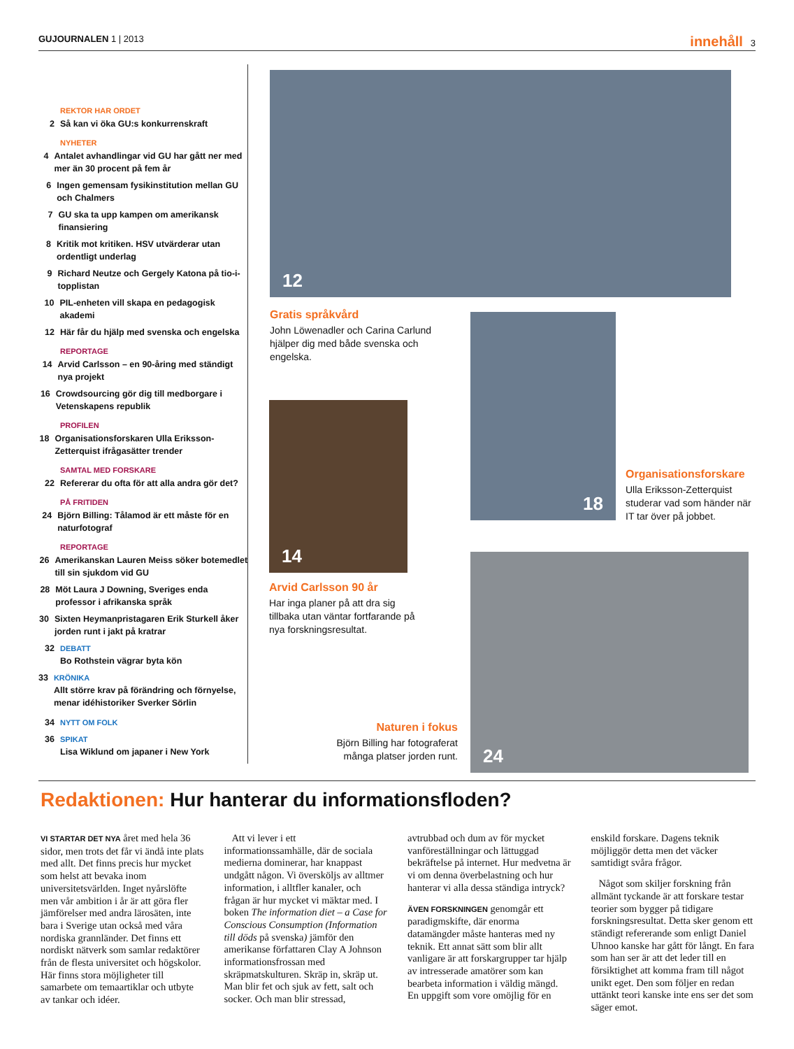GUJOURNALEN 1 | 2013
innehåll 3
REKTOR HAR ORDET
2 Så kan vi öka GU:s konkurrenskraft
NYHETER
4 Antalet avhandlingar vid GU har gått ner med mer än 30 procent på fem år
6 Ingen gemensam fysikinstitution mellan GU och Chalmers
7 GU ska ta upp kampen om amerikansk finansiering
8 Kritik mot kritiken. HSV utvärderar utan ordentligt underlag
9 Richard Neutze och Gergely Katona på tio-i-topplistan
10 PIL-enheten vill skapa en pedagogisk akademi
12 Här får du hjälp med svenska och engelska
REPORTAGE
14 Arvid Carlsson – en 90-åring med ständigt nya projekt
16 Crowdsourcing gör dig till medborgare i Vetenskapens republik
PROFILEN
18 Organisationsforskaren Ulla Eriksson-Zetterquist ifrågasätter trender
SAMTAL MED FORSKARE
22 Refererar du ofta för att alla andra gör det?
PÅ FRITIDEN
24 Björn Billing: Tålamod är ett måste för en naturfotograf
REPORTAGE
26 Amerikanskan Lauren Meiss söker botemedlet till sin sjukdom vid GU
28 Möt Laura J Downing, Sveriges enda professor i afrikanska språk
30 Sixten Heymanpristagaren Erik Sturkell åker jorden runt i jakt på kratrar
32 DEBATT
Bo Rothstein vägrar byta kön
33 KRÖNIKA
Allt större krav på förändring och förnyelse, menar idéhistoriker Sverker Sörlin
34 NYTT OM FOLK
36 SPIKAT
Lisa Wiklund om japaner i New York
12
Gratis språkvård
John Löwenadler och Carina Carlund hjälper dig med både svenska och engelska.
18
Organisationsforskare
Ulla Eriksson-Zetterquist studerar vad som händer när IT tar över på jobbet.
14
Arvid Carlsson 90 år
Har inga planer på att dra sig tillbaka utan väntar fortfarande på nya forskningsresultat.
Naturen i fokus
Björn Billing har fotograferat många platser jorden runt.
24
Redaktionen: Hur hanterar du informationsfloden?
VI STARTAR DET NYA året med hela 36 sidor, men trots det får vi ändå inte plats med allt. Det finns precis hur mycket som helst att bevaka inom universitetsvärlden. Inget nyårslöfte men vår ambition i år är att göra fler jämförelser med andra lärosäten, inte bara i Sverige utan också med våra nordiska grannländer. Det finns ett nordiskt nätverk som samlar redaktörer från de flesta universitet och högskolor. Här finns stora möjligheter till samarbete om temaartiklar och utbyte av tankar och idéer.
Att vi lever i ett informationssamhälle, där de sociala medierna dominerar, har knappast undgått någon. Vi översköljs av alltmer information, i alltfler kanaler, och frågan är hur mycket vi mäktar med. I boken The information diet – a Case for Conscious Consumption (Information till döds på svenska) jämför den amerikanse författaren Clay A Johnson informationsfrossan med skräpmatskulturen. Skräp in, skräp ut. Man blir fet och sjuk av fett, salt och socker. Och man blir stressad, avtrubbad och dum av för mycket vanföreställningar och lättuggad bekräftelse på internet. Hur medvetna är vi om denna överbelastning och hur hanterar vi alla dessa ständiga intryck?
ÄVEN FORSKNINGEN genomgår ett paradigmskifte, där enorma datamängder måste hanteras med ny teknik. Ett annat sätt som blir allt vanligare är att forskargrupper tar hjälp av intresserade amatörer som kan bearbeta information i väldig mängd. En uppgift som vore omöjlig för en enskild forskare. Dagens teknik möjliggör detta men det väcker samtidigt svåra frågor.
Något som skiljer forskning från allmänt tyckande är att forskare testar teorier som bygger på tidigare forskningsresultat. Detta sker genom ett ständigt refererande som enligt Daniel Uhnoo kanske har gått för långt. En fara som han ser är att det leder till en försiktighet att komma fram till något unikt eget. Den som följer en redan uttänkt teori kanske inte ens ser det som säger emot.